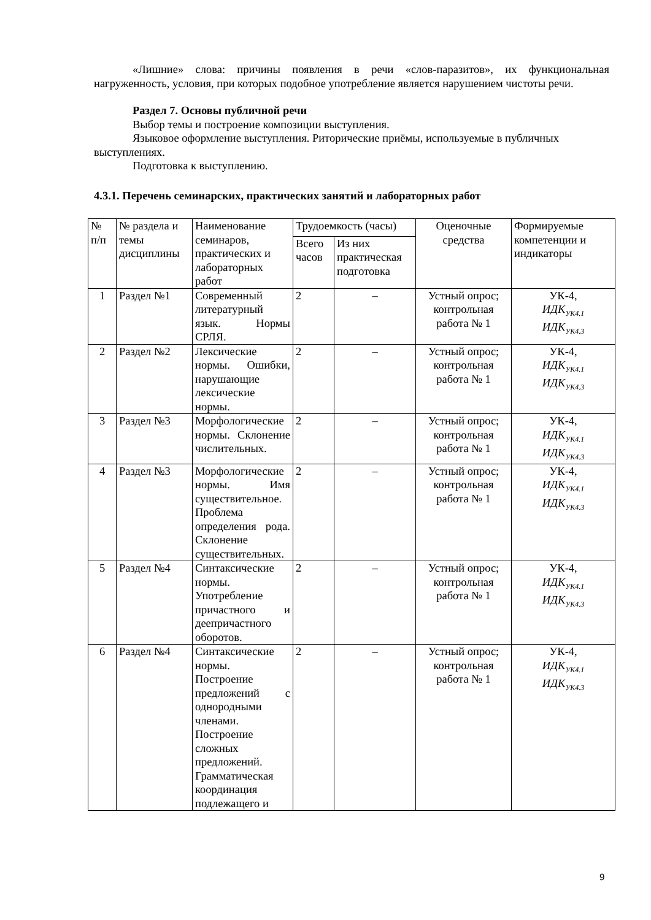«Лишние» слова: причины появления в речи «слов-паразитов», их функциональная нагруженность, условия, при которых подобное употребление является нарушением чистоты речи.
Раздел 7. Основы публичной речи
Выбор темы и построение композиции выступления.
Языковое оформление выступления. Риторические приёмы, используемые в публичных выступлениях.
Подготовка к выступлению.
4.3.1. Перечень семинарских, практических занятий и лабораторных работ
| № п/п | № раздела и темы дисциплины | Наименование семинаров, практических и лабораторных работ | Трудоемкость (часы) | | Оценочные средства | Формируемые компетенции и индикаторы |
| --- | --- | --- | --- | --- | --- | --- |
| | | | Всего часов | Из них практическая подготовка | | |
| 1 | Раздел №1 | Современный литературный язык. Нормы СРЛЯ. | 2 | – | Устный опрос; контрольная работа № 1 | УК-4, ИДК<sub>УК4.1</sub> ИДК<sub>УК4.3</sub> |
| 2 | Раздел №2 | Лексические нормы. Ошибки, нарушающие лексические нормы. | 2 | – | Устный опрос; контрольная работа № 1 | УК-4, ИДК<sub>УК4.1</sub> ИДК<sub>УК4.3</sub> |
| 3 | Раздел №3 | Морфологические нормы. Склонение числительных. | 2 | – | Устный опрос; контрольная работа № 1 | УК-4, ИДК<sub>УК4.1</sub> ИДК<sub>УК4.3</sub> |
| 4 | Раздел №3 | Морфологические нормы. Имя существительное. Проблема определения рода. Склонение существительных. | 2 | – | Устный опрос; контрольная работа № 1 | УК-4, ИДК<sub>УК4.1</sub> ИДК<sub>УК4.3</sub> |
| 5 | Раздел №4 | Синтаксические нормы. Употребление причастного и деепричастного оборотов. | 2 | – | Устный опрос; контрольная работа № 1 | УК-4, ИДК<sub>УК4.1</sub> ИДК<sub>УК4.3</sub> |
| 6 | Раздел №4 | Синтаксические нормы. Построение предложений с однородными членами. Построение сложных предложений. Грамматическая координация подлежащего и | 2 | – | Устный опрос; контрольная работа № 1 | УК-4, ИДК<sub>УК4.1</sub> ИДК<sub>УК4.3</sub> |
9